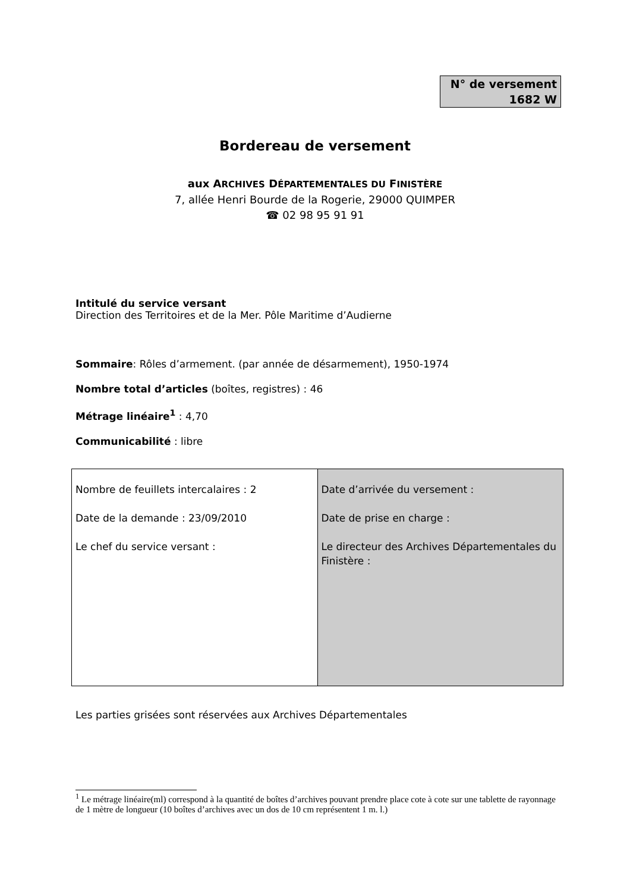N° de versement
1682 W
Bordereau de versement
aux ARCHIVES DÉPARTEMENTALES DU FINISTÈRE
7, allée Henri Bourde de la Rogerie, 29000 QUIMPER
☎ 02 98 95 91 91
Intitulé du service versant
Direction des Territoires et de la Mer. Pôle Maritime d’Audierne
Sommaire: Rôles d’armement. (par année de désarmement), 1950-1974
Nombre total d’articles (boîtes, registres) : 46
Métrage linéaire<sup>1</sup> : 4,70
Communicabilité : libre
| Nombre de feuillets intercalaires : 2 Date de la demande : 23/09/2010 Le chef du service versant : | Date d’arrivée du versement : Date de prise en charge : Le directeur des Archives Départementales du Finistère : |
Les parties grisées sont réservées aux Archives Départementales
<sup>1</sup> Le métrage linéaire(ml) correspond à la quantité de boîtes d’archives pouvant prendre place cote à cote sur une tablette de rayonnage de 1 mètre de longueur (10 boîtes d’archives avec un dos de 10 cm représentent 1 m. l.)